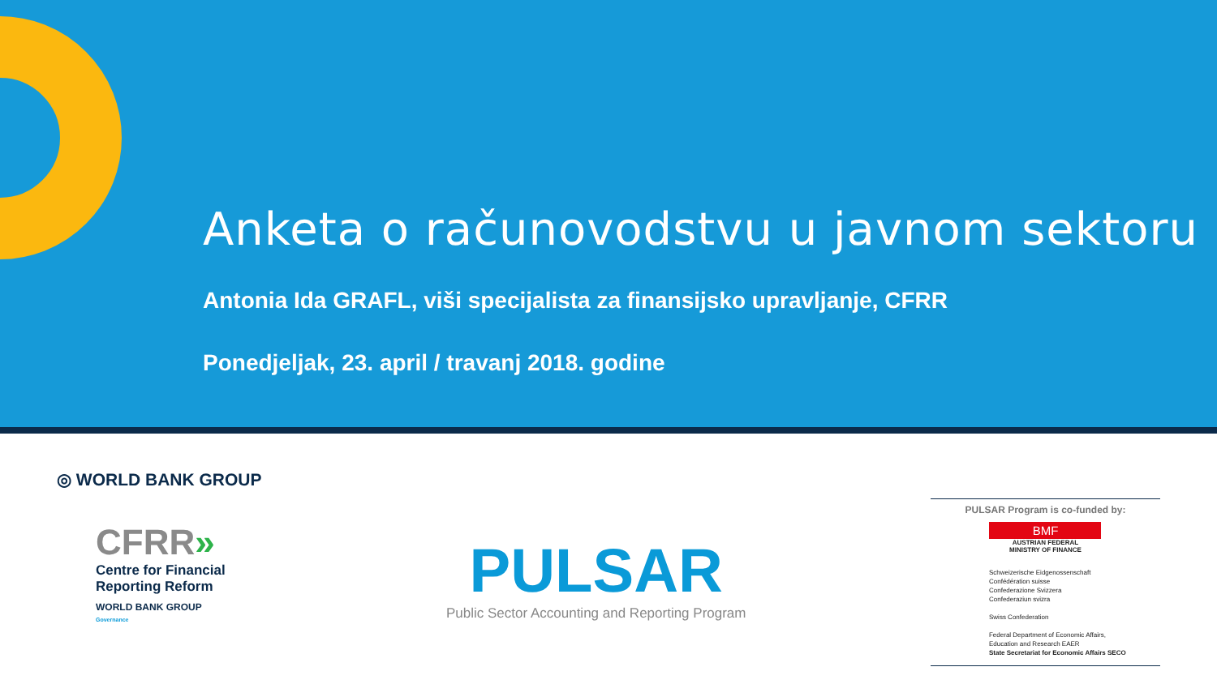Anketa o računovodstvu u javnom sektoru
Antonia Ida GRAFL, viši specijalista za finansijsko upravljanje, CFRR
Ponedjeljak, 23. april / travanj 2018. godine
◎ WORLD BANK GROUP
CFRR»
Centre for Financial
Reporting Reform
WORLD BANK GROUP
Governance
PULSAR
Public Sector Accounting and Reporting Program
PULSAR Program is co-funded by:
BMF
AUSTRIAN FEDERAL
MINISTRY OF FINANCE
Schweizerische Eidgenossenschaft
Confédération suisse
Confederazione Svizzera
Confederaziun svizra
Swiss Confederation
Federal Department of Economic Affairs,
Education and Research EAER
State Secretariat for Economic Affairs SECO